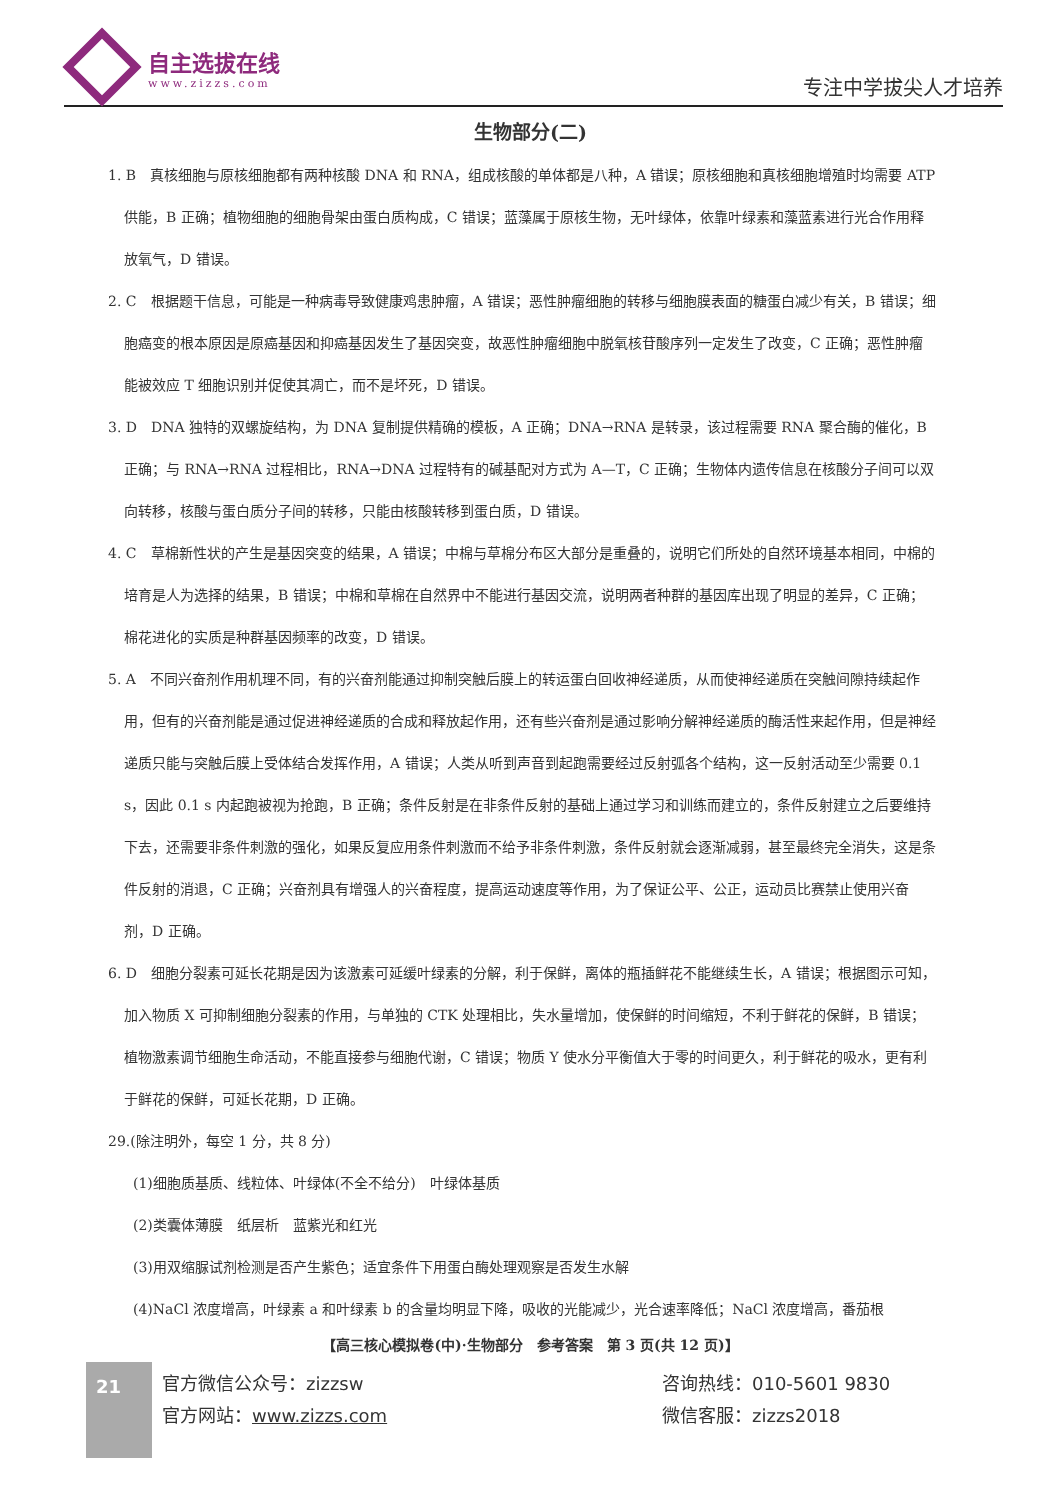自主选拔在线
www.zizzs.com
专注中学拔尖人才培养
生物部分(二)
1. B　真核细胞与原核细胞都有两种核酸 DNA 和 RNA，组成核酸的单体都是八种，A 错误；原核细胞和真核细胞增殖时均需要 ATP 供能，B 正确；植物细胞的细胞骨架由蛋白质构成，C 错误；蓝藻属于原核生物，无叶绿体，依靠叶绿素和藻蓝素进行光合作用释放氧气，D 错误。
2. C　根据题干信息，可能是一种病毒导致健康鸡患肿瘤，A 错误；恶性肿瘤细胞的转移与细胞膜表面的糖蛋白减少有关，B 错误；细胞癌变的根本原因是原癌基因和抑癌基因发生了基因突变，故恶性肿瘤细胞中脱氧核苷酸序列一定发生了改变，C 正确；恶性肿瘤能被效应 T 细胞识别并促使其凋亡，而不是坏死，D 错误。
3. D　DNA 独特的双螺旋结构，为 DNA 复制提供精确的模板，A 正确；DNA→RNA 是转录，该过程需要 RNA 聚合酶的催化，B 正确；与 RNA→RNA 过程相比，RNA→DNA 过程特有的碱基配对方式为 A—T，C 正确；生物体内遗传信息在核酸分子间可以双向转移，核酸与蛋白质分子间的转移，只能由核酸转移到蛋白质，D 错误。
4. C　草棉新性状的产生是基因突变的结果，A 错误；中棉与草棉分布区大部分是重叠的，说明它们所处的自然环境基本相同，中棉的培育是人为选择的结果，B 错误；中棉和草棉在自然界中不能进行基因交流，说明两者种群的基因库出现了明显的差异，C 正确；棉花进化的实质是种群基因频率的改变，D 错误。
5. A　不同兴奋剂作用机理不同，有的兴奋剂能通过抑制突触后膜上的转运蛋白回收神经递质，从而使神经递质在突触间隙持续起作用，但有的兴奋剂能是通过促进神经递质的合成和释放起作用，还有些兴奋剂是通过影响分解神经递质的酶活性来起作用，但是神经递质只能与突触后膜上受体结合发挥作用，A 错误；人类从听到声音到起跑需要经过反射弧各个结构，这一反射活动至少需要 0.1 s，因此 0.1 s 内起跑被视为抢跑，B 正确；条件反射是在非条件反射的基础上通过学习和训练而建立的，条件反射建立之后要维持下去，还需要非条件刺激的强化，如果反复应用条件刺激而不给予非条件刺激，条件反射就会逐渐减弱，甚至最终完全消失，这是条件反射的消退，C 正确；兴奋剂具有增强人的兴奋程度，提高运动速度等作用，为了保证公平、公正，运动员比赛禁止使用兴奋剂，D 正确。
6. D　细胞分裂素可延长花期是因为该激素可延缓叶绿素的分解，利于保鲜，离体的瓶插鲜花不能继续生长，A 错误；根据图示可知，加入物质 X 可抑制细胞分裂素的作用，与单独的 CTK 处理相比，失水量增加，使保鲜的时间缩短，不利于鲜花的保鲜，B 错误；植物激素调节细胞生命活动，不能直接参与细胞代谢，C 错误；物质 Y 使水分平衡值大于零的时间更久，利于鲜花的吸水，更有利于鲜花的保鲜，可延长花期，D 正确。
29.(除注明外，每空 1 分，共 8 分)
(1)细胞质基质、线粒体、叶绿体(不全不给分)　叶绿体基质
(2)类囊体薄膜　纸层析　蓝紫光和红光
(3)用双缩脲试剂检测是否产生紫色；适宜条件下用蛋白酶处理观察是否发生水解
(4)NaCl 浓度增高，叶绿素 a 和叶绿素 b 的含量均明显下降，吸收的光能减少，光合速率降低；NaCl 浓度增高，番茄根
【高三核心模拟卷(中)·生物部分　参考答案　第 3 页(共 12 页)】
21
官方微信公众号：zizzsw
官方网站：www.zizzs.com
咨询热线：010-5601 9830
微信客服：zizzs2018